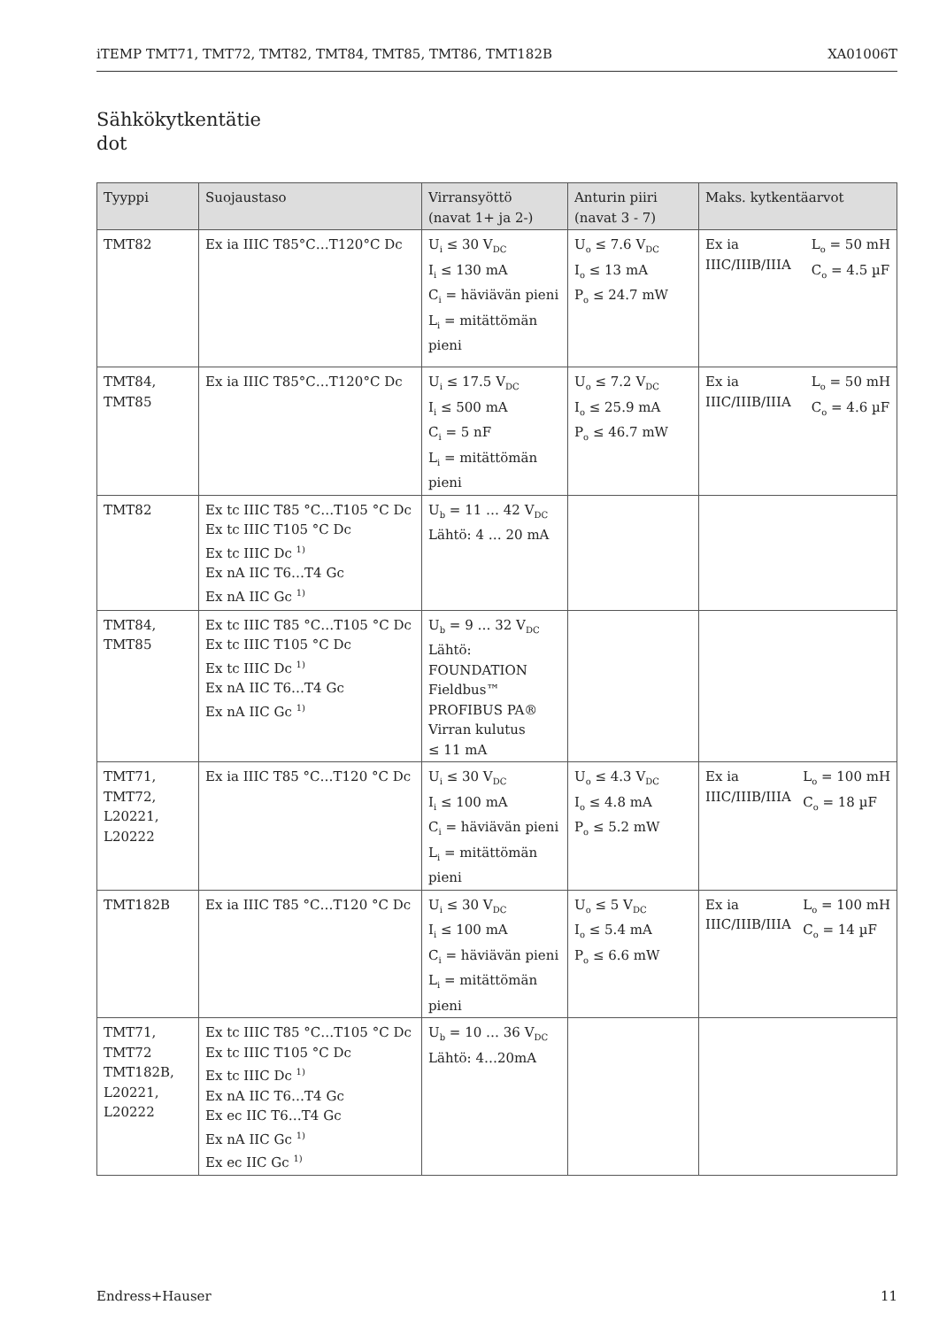iTEMP TMT71, TMT72, TMT82, TMT84, TMT85, TMT86, TMT182B XA01006T
Sähkökytkentätie
dot
| Tyyppi | Suojaustaso | Virransyöttö (navat 1+ ja 2-) | Anturin piiri (navat 3 - 7) | Maks. kytkentäarvot |
| --- | --- | --- | --- | --- |
| TMT82 | Ex ia IIIC T85°C…T120°C Dc | U<sub>i</sub> ≤ 30 V<sub>DC</sub> I<sub>i</sub> ≤ 130 mA C<sub>i</sub> = häviävän pieni L<sub>i</sub> = mitättömän pieni | U<sub>o</sub> ≤ 7.6 V<sub>DC</sub> I<sub>o</sub> ≤ 13 mA P<sub>o</sub> ≤ 24.7 mW | Ex ia IIIC/IIIB/IIIA L<sub>o</sub> = 50 mH C<sub>o</sub> = 4.5 µF |
| TMT84, TMT85 | Ex ia IIIC T85°C…T120°C Dc | U<sub>i</sub> ≤ 17.5 V<sub>DC</sub> I<sub>i</sub> ≤ 500 mA C<sub>i</sub> = 5 nF L<sub>i</sub> = mitättömän pieni | U<sub>o</sub> ≤ 7.2 V<sub>DC</sub> I<sub>o</sub> ≤ 25.9 mA P<sub>o</sub> ≤ 46.7 mW | Ex ia IIIC/IIIB/IIIA L<sub>o</sub> = 50 mH C<sub>o</sub> = 4.6 µF |
| TMT82 | Ex tc IIIC T85 °C…T105 °C Dc Ex tc IIIC T105 °C Dc Ex tc IIIC Dc <sup>1)</sup> Ex nA IIC T6…T4 Gc Ex nA IIC Gc <sup>1)</sup> | U<sub>b</sub> = 11 … 42 V<sub>DC</sub> Lähtö: 4 … 20 mA | | |
| TMT84, TMT85 | Ex tc IIIC T85 °C…T105 °C Dc Ex tc IIIC T105 °C Dc Ex tc IIIC Dc <sup>1)</sup> Ex nA IIC T6…T4 Gc Ex nA IIC Gc <sup>1)</sup> | U<sub>b</sub> = 9 … 32 V<sub>DC</sub> Lähtö: FOUNDATION Fieldbus™ PROFIBUS PA® Virran kulutus ≤ 11 mA | | |
| TMT71, TMT72, L20221, L20222 | Ex ia IIIC T85 °C…T120 °C Dc | U<sub>i</sub> ≤ 30 V<sub>DC</sub> I<sub>i</sub> ≤ 100 mA C<sub>i</sub> = häviävän pieni L<sub>i</sub> = mitättömän pieni | U<sub>o</sub> ≤ 4.3 V<sub>DC</sub> I<sub>o</sub> ≤ 4.8 mA P<sub>o</sub> ≤ 5.2 mW | Ex ia IIIC/IIIB/IIIA L<sub>o</sub> = 100 mH C<sub>o</sub> = 18 µF |
| TMT182B | Ex ia IIIC T85 °C…T120 °C Dc | U<sub>i</sub> ≤ 30 V<sub>DC</sub> I<sub>i</sub> ≤ 100 mA C<sub>i</sub> = häviävän pieni L<sub>i</sub> = mitättömän pieni | U<sub>o</sub> ≤ 5 V<sub>DC</sub> I<sub>o</sub> ≤ 5.4 mA P<sub>o</sub> ≤ 6.6 mW | Ex ia IIIC/IIIB/IIIA L<sub>o</sub> = 100 mH C<sub>o</sub> = 14 µF |
| TMT71, TMT72 TMT182B, L20221, L20222 | Ex tc IIIC T85 °C…T105 °C Dc Ex tc IIIC T105 °C Dc Ex tc IIIC Dc <sup>1)</sup> Ex nA IIC T6…T4 Gc Ex ec IIC T6…T4 Gc Ex nA IIC Gc <sup>1)</sup> Ex ec IIC Gc <sup>1)</sup> | U<sub>b</sub> = 10 … 36 V<sub>DC</sub> Lähtö: 4…20mA | | |
Endress+Hauser 11